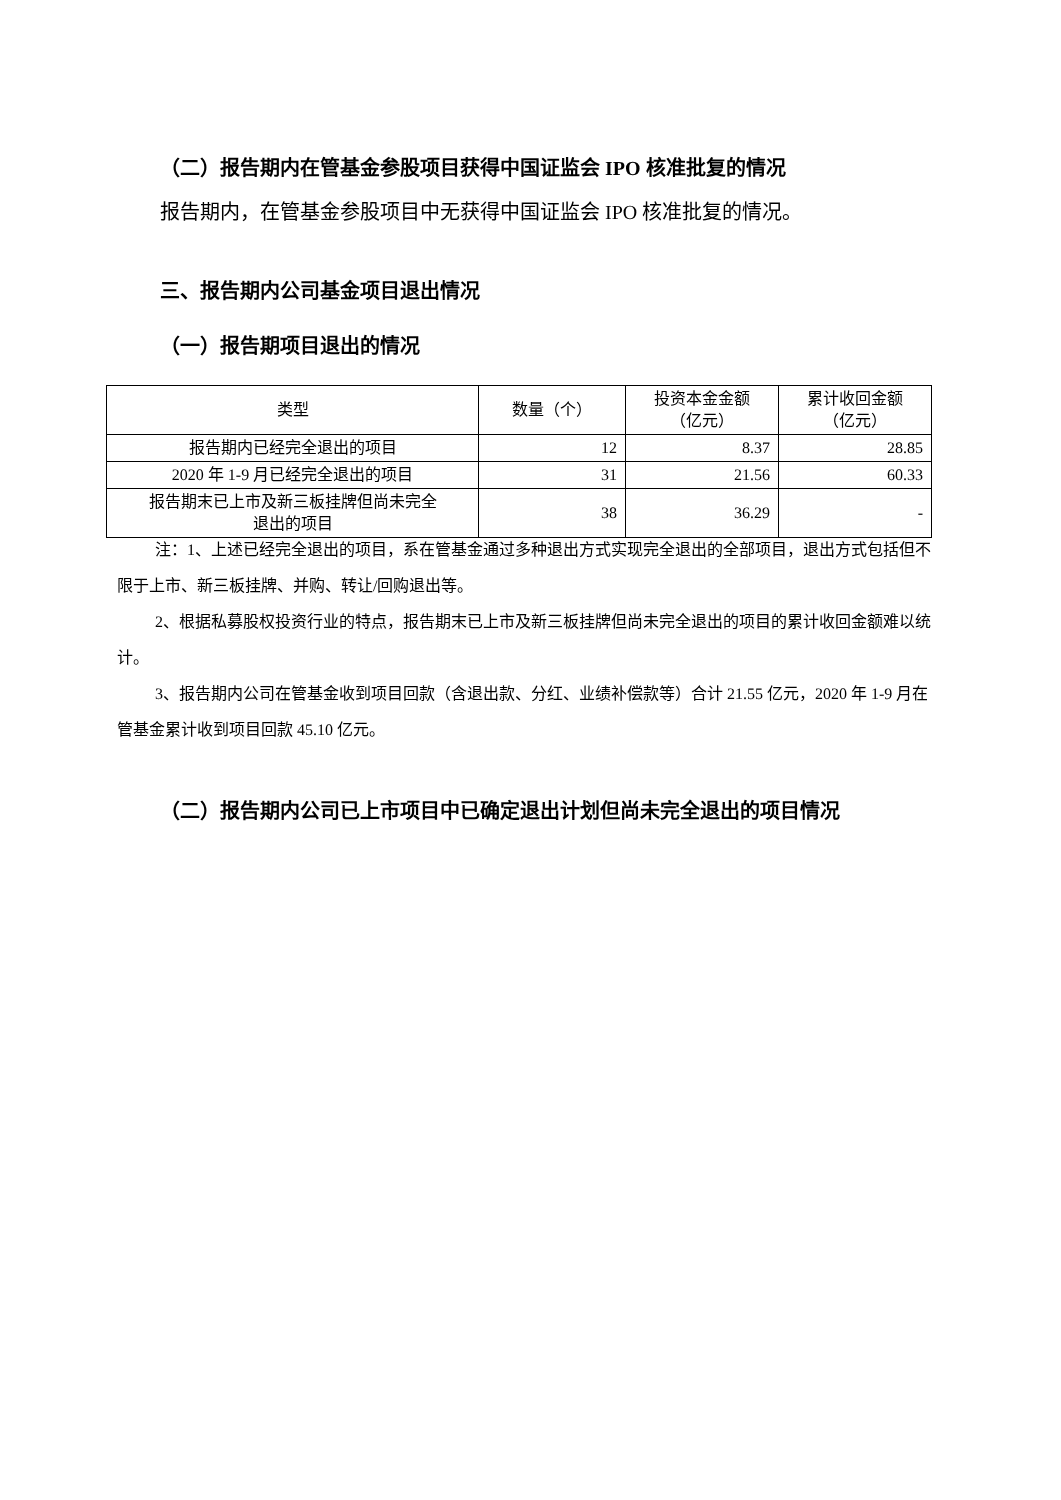（二）报告期内在管基金参股项目获得中国证监会 IPO 核准批复的情况
报告期内，在管基金参股项目中无获得中国证监会 IPO 核准批复的情况。
三、报告期内公司基金项目退出情况
（一）报告期项目退出的情况
| 类型 | 数量（个） | 投资本金金额 （亿元） | 累计收回金额 （亿元） |
| --- | --- | --- | --- |
| 报告期内已经完全退出的项目 | 12 | 8.37 | 28.85 |
| 2020 年 1-9 月已经完全退出的项目 | 31 | 21.56 | 60.33 |
| 报告期末已上市及新三板挂牌但尚未完全 退出的项目 | 38 | 36.29 | - |
注：1、上述已经完全退出的项目，系在管基金通过多种退出方式实现完全退出的全部项目，退出方式包括但不限于上市、新三板挂牌、并购、转让/回购退出等。
2、根据私募股权投资行业的特点，报告期末已上市及新三板挂牌但尚未完全退出的项目的累计收回金额难以统计。
3、报告期内公司在管基金收到项目回款（含退出款、分红、业绩补偿款等）合计 21.55 亿元，2020 年 1-9 月在管基金累计收到项目回款 45.10 亿元。
（二）报告期内公司已上市项目中已确定退出计划但尚未完全退出的项目情况